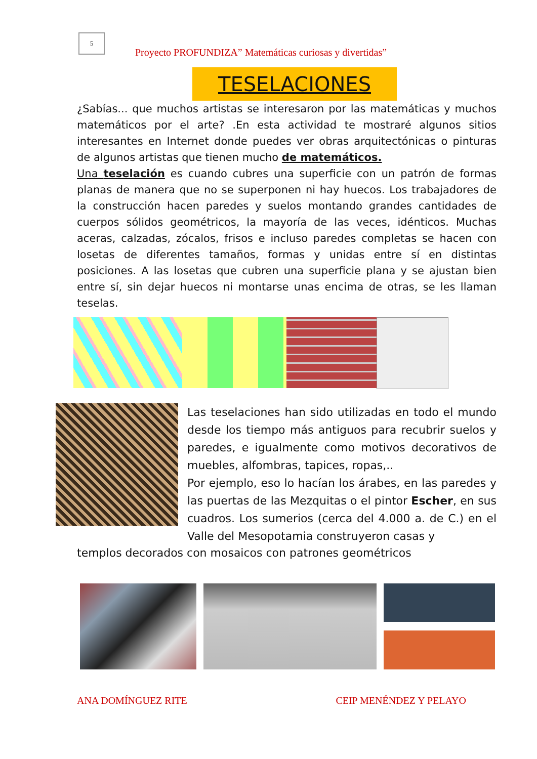5
Proyecto PROFUNDIZA” Matemáticas curiosas y divertidas”
TESELACIONES
¿Sabías... que muchos artistas se interesaron por las matemáticas y muchos matemáticos por el arte? .En esta actividad te mostraré algunos sitios interesantes en Internet donde puedes ver obras arquitectónicas o pinturas de algunos artistas que tienen mucho de matemáticos.
Una teselación es cuando cubres una superficie con un patrón de formas planas de manera que no se superponen ni hay huecos. Los trabajadores de la construcción hacen paredes y suelos montando grandes cantidades de cuerpos sólidos geométricos, la mayoría de las veces, idénticos. Muchas aceras, calzadas, zócalos, frisos e incluso paredes completas se hacen con losetas de diferentes tamaños, formas y unidas entre sí en distintas posiciones. A las losetas que cubren una superficie plana y se ajustan bien entre sí, sin dejar huecos ni montarse unas encima de otras, se les llaman teselas.
Las teselaciones han sido utilizadas en todo el mundo desde los tiempo más antiguos para recubrir suelos y paredes, e igualmente como motivos decorativos de muebles, alfombras, tapices, ropas,..
Por ejemplo, eso lo hacían los árabes, en las paredes y las puertas de las Mezquitas o el pintor Escher, en sus cuadros. Los sumerios (cerca del 4.000 a. de C.) en el Valle del Mesopotamia construyeron casas y
templos decorados con mosaicos con patrones geométricos
ANA DOMÍNGUEZ RITE CEIP MENÉNDEZ Y PELAYO